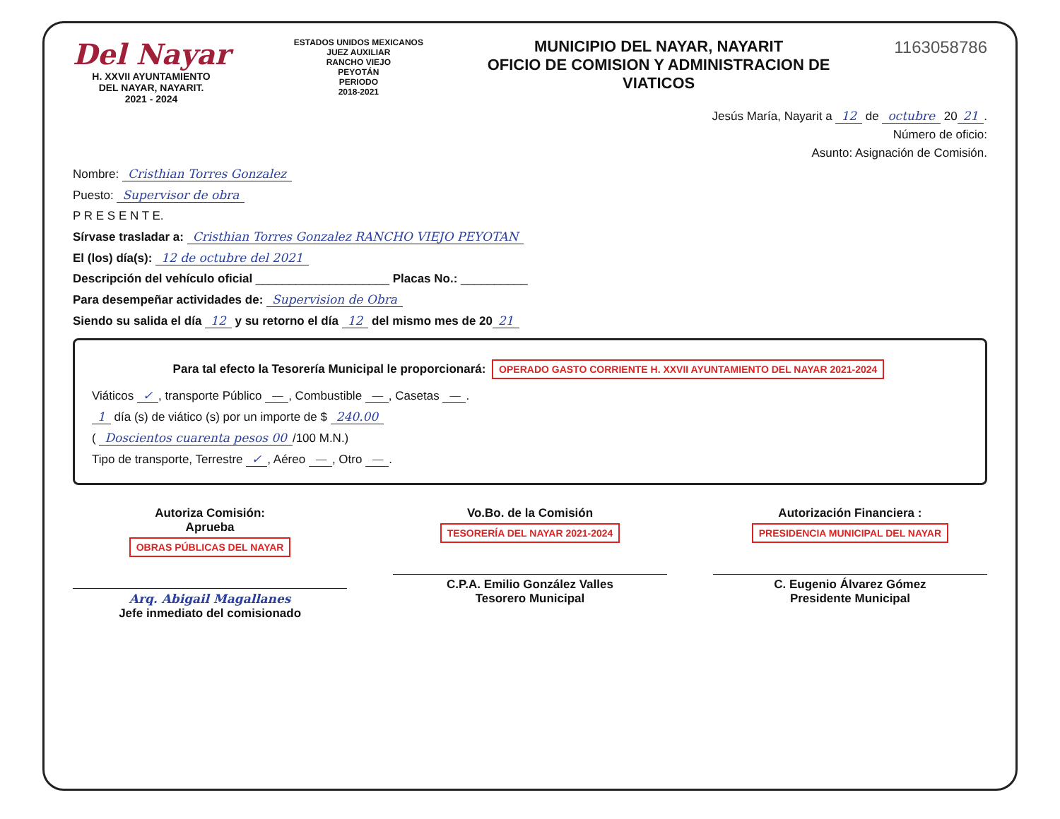Del Nayar
H. XXVII AYUNTAMIENTO
DEL NAYAR, NAYARIT.
2021 - 2024
ESTADOS UNIDOS MEXICANOS
JUEZ AUXILIAR
RANCHO VIEJO
PEYOTÁN
PERIODO
2018-2021
MUNICIPIO DEL NAYAR, NAYARIT
OFICIO DE COMISION Y ADMINISTRACION DE
VIATICOS
1163058786
Jesús María, Nayarit a 12 de octubre 20 21.
Número de oficio:
Asunto: Asignación de Comisión.
Nombre: Cristhian Torres Gonzalez
Puesto: Supervisor de obra
P R E S E N T E.
Sírvase trasladar a: Cristhian Torres Gonzalez RANCHO VIEJO PEYOTAN
El (los) día(s): 12 de octubre del 2021
Descripción del vehículo oficial ____________________ Placas No.: __________
Para desempeñar actividades de: Supervision de Obra
Siendo su salida el día 12 y su retorno el día 12 del mismo mes de 20 21
Para tal efecto la Tesorería Municipal le proporcionará: OPERADO GASTO CORRIENTE H. XXVII AYUNTAMIENTO DEL NAYAR 2021-2024
Viáticos ✓, transporte Público —, Combustible —, Casetas —.
1 día (s) de viático (s) por un importe de $ 240.00
( Doscientos cuarenta pesos 00 /100 M.N.)
Tipo de transporte, Terrestre ✓, Aéreo —, Otro —.
Autoriza Comisión:
Aprueba
OBRAS PÚBLICAS DEL NAYAR
Arq. Abigail Magallanes
Jefe inmediato del comisionado
Vo.Bo. de la Comisión
TESORERÍA DEL NAYAR 2021-2024
C.P.A. Emilio González Valles
Tesorero Municipal
Autorización Financiera :
PRESIDENCIA MUNICIPAL DEL NAYAR
C. Eugenio Álvarez Gómez
Presidente Municipal